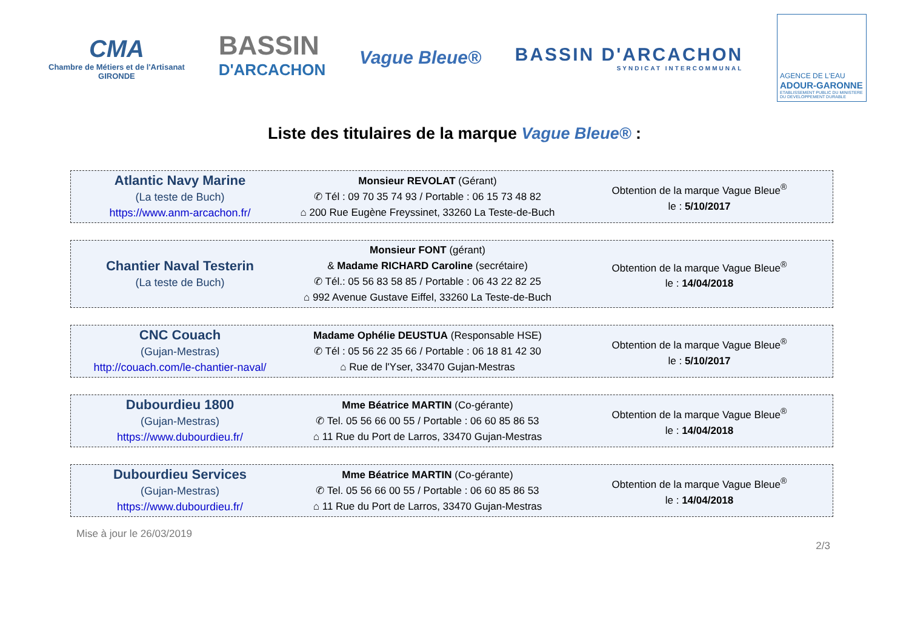CMA
Chambre de Métiers et de l'Artisanat
GIRONDE
BASSIN
D'ARCACHON
Vague Bleue®
BASSIN D'ARCACHON
SYNDICAT INTERCOMMUNAL
AGENCE DE L'EAU
ADOUR-GARONNE
ETABLISSEMENT PUBLIC DU MINISTERE DU DEVELOPPEMENT DURABLE
Liste des titulaires de la marque Vague Bleue® :
| Atlantic Navy Marine (La teste de Buch) https://www.anm-arcachon.fr/ | Monsieur REVOLAT (Gérant) ✆ Tél : 09 70 35 74 93 / Portable : 06 15 73 48 82 ⌂ 200 Rue Eugène Freyssinet, 33260 La Teste-de-Buch | Obtention de la marque Vague Bleue<sup>®</sup> le : 5/10/2017 |
| Chantier Naval Testerin (La teste de Buch) | Monsieur FONT (gérant) & Madame RICHARD Caroline (secrétaire) ✆ Tél.: 05 56 83 58 85 / Portable : 06 43 22 82 25 ⌂ 992 Avenue Gustave Eiffel, 33260 La Teste-de-Buch | Obtention de la marque Vague Bleue<sup>®</sup> le : 14/04/2018 |
| CNC Couach (Gujan-Mestras) http://couach.com/le-chantier-naval/ | Madame Ophélie DEUSTUA (Responsable HSE) ✆ Tél : 05 56 22 35 66 / Portable : 06 18 81 42 30 ⌂ Rue de l'Yser, 33470 Gujan-Mestras | Obtention de la marque Vague Bleue<sup>®</sup> le : 5/10/2017 |
| Dubourdieu 1800 (Gujan-Mestras) https://www.dubourdieu.fr/ | Mme Béatrice MARTIN (Co-gérante) ✆ Tel. 05 56 66 00 55 / Portable : 06 60 85 86 53 ⌂ 11 Rue du Port de Larros, 33470 Gujan-Mestras | Obtention de la marque Vague Bleue<sup>®</sup> le : 14/04/2018 |
| Dubourdieu Services (Gujan-Mestras) https://www.dubourdieu.fr/ | Mme Béatrice MARTIN (Co-gérante) ✆ Tel. 05 56 66 00 55 / Portable : 06 60 85 86 53 ⌂ 11 Rue du Port de Larros, 33470 Gujan-Mestras | Obtention de la marque Vague Bleue<sup>®</sup> le : 14/04/2018 |
Mise à jour le 26/03/2019
2/3